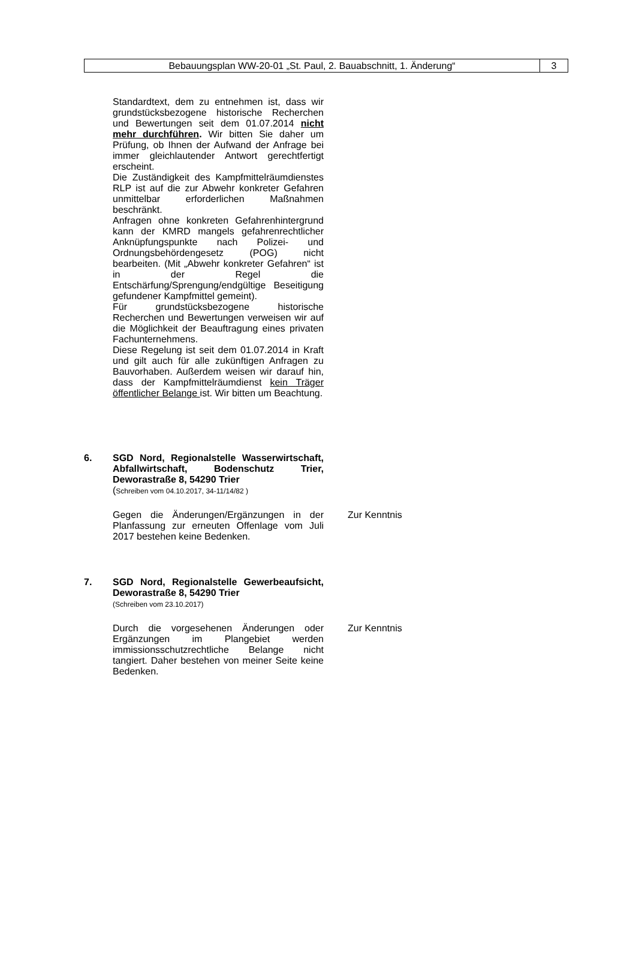Bebauungsplan WW-20-01 „St. Paul, 2. Bauabschnitt, 1. Änderung“
3
Standardtext, dem zu entnehmen ist, dass wir grundstücksbezogene historische Recherchen und Bewertungen seit dem 01.07.2014 nicht mehr durchführen. Wir bitten Sie daher um Prüfung, ob Ihnen der Aufwand der Anfrage bei immer gleichlautender Antwort gerechtfertigt erscheint.
Die Zuständigkeit des Kampfmittelräumdienstes RLP ist auf die zur Abwehr konkreter Gefahren unmittelbar erforderlichen Maßnahmen beschränkt.
Anfragen ohne konkreten Gefahrenhintergrund kann der KMRD mangels gefahrenrechtlicher Anknüpfungspunkte nach Polizei- und Ordnungsbehördengesetz (POG) nicht bearbeiten. (Mit „Abwehr konkreter Gefahren“ ist in der Regel die Entschärfung/Sprengung/endgültige Beseitigung gefundener Kampfmittel gemeint).
Für grundstücksbezogene historische Recherchen und Bewertungen verweisen wir auf die Möglichkeit der Beauftragung eines privaten Fachunternehmens.
Diese Regelung ist seit dem 01.07.2014 in Kraft und gilt auch für alle zukünftigen Anfragen zu Bauvorhaben. Außerdem weisen wir darauf hin, dass der Kampfmittelräumdienst kein Träger öffentlicher Belange ist. Wir bitten um Beachtung.
6. SGD Nord, Regionalstelle Wasserwirtschaft, Abfallwirtschaft, Bodenschutz Trier, Deworastraße 8, 54290 Trier
(Schreiben vom 04.10.2017, 34-11/14/82 )
Gegen die Änderungen/Ergänzungen in der Planfassung zur erneuten Offenlage vom Juli 2017 bestehen keine Bedenken.
Zur Kenntnis
7. SGD Nord, Regionalstelle Gewerbeaufsicht, Deworastraße 8, 54290 Trier
(Schreiben vom 23.10.2017)
Durch die vorgesehenen Änderungen oder Ergänzungen im Plangebiet werden immissionsschutzrechtliche Belange nicht tangiert. Daher bestehen von meiner Seite keine Bedenken.
Zur Kenntnis